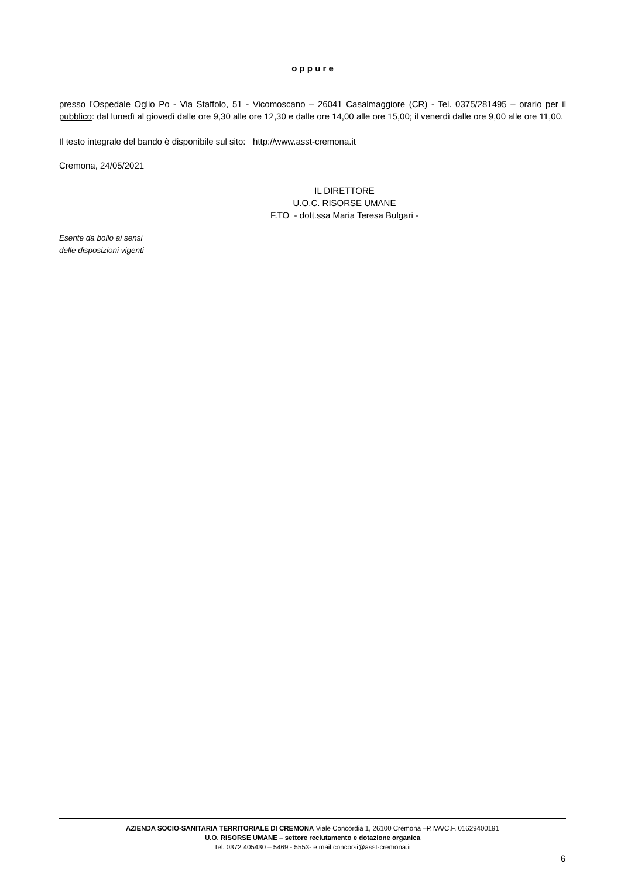o p p u r e
presso l'Ospedale Oglio Po - Via Staffolo, 51 - Vicomoscano – 26041 Casalmaggiore (CR) - Tel. 0375/281495 – orario per il pubblico: dal lunedì al giovedì dalle ore 9,30 alle ore 12,30 e dalle ore 14,00 alle ore 15,00; il venerdì dalle ore 9,00 alle ore 11,00.
Il testo integrale del bando è disponibile sul sito: http://www.asst-cremona.it
Cremona, 24/05/2021
IL DIRETTORE
U.O.C. RISORSE UMANE
F.TO - dott.ssa Maria Teresa Bulgari -
Esente da bollo ai sensi
delle disposizioni vigenti
AZIENDA SOCIO-SANITARIA TERRITORIALE DI CREMONA Viale Concordia 1, 26100 Cremona –P.IVA/C.F. 01629400191
U.O. RISORSE UMANE – settore reclutamento e dotazione organica
Tel. 0372 405430 – 5469 - 5553- e mail concorsi@asst-cremona.it
6